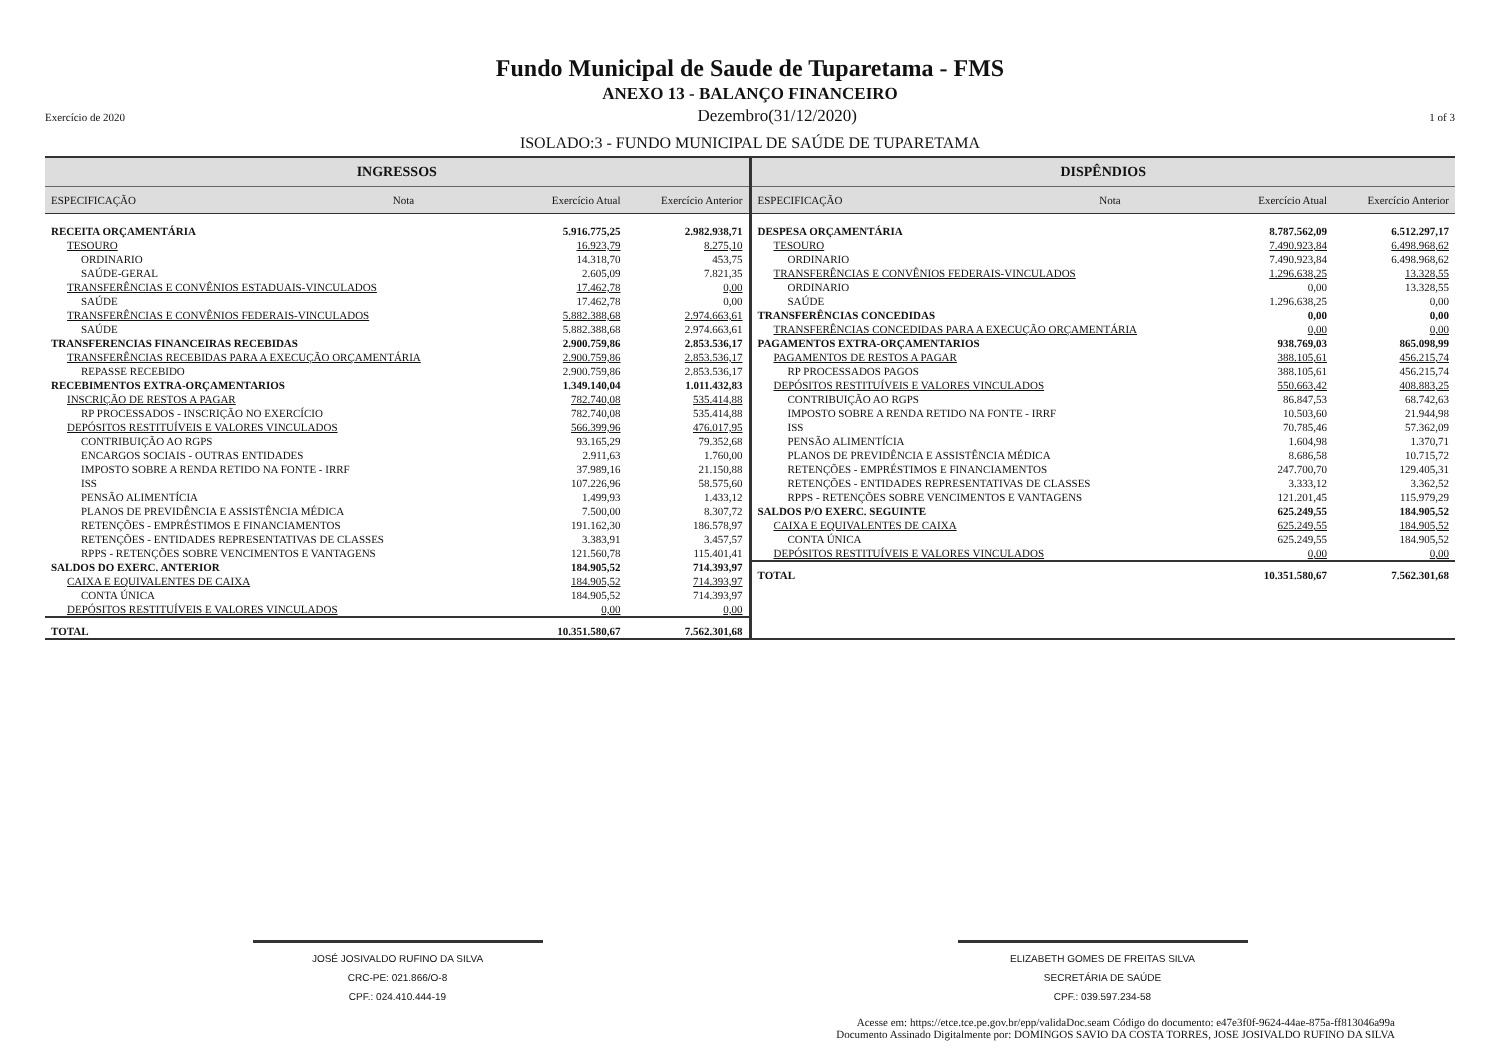Fundo Municipal de Saude de Tuparetama - FMS
ANEXO 13 - BALANÇO FINANCEIRO
Exercício de 2020 Dezembro(31/12/2020) 1 of 3
ISOLADO:3 - FUNDO MUNICIPAL DE SAÚDE DE TUPARETAMA
INGRESSOS
| ESPECIFICAÇÃO | Nota | Exercício Atual | Exercício Anterior |
| RECEITA ORÇAMENTÁRIA | | 5.916.775,25 | 2.982.938,71 |
| TESOURO | | 16.923,79 | 8.275,10 |
| ORDINARIO | | 14.318,70 | 453,75 |
| SAÚDE-GERAL | | 2.605,09 | 7.821,35 |
| TRANSFERÊNCIAS E CONVÊNIOS ESTADUAIS-VINCULADOS | | 17.462,78 | 0,00 |
| SAÚDE | | 17.462,78 | 0,00 |
| TRANSFERÊNCIAS E CONVÊNIOS FEDERAIS-VINCULADOS | | 5.882.388,68 | 2.974.663,61 |
| SAÚDE | | 5.882.388,68 | 2.974.663,61 |
| TRANSFERENCIAS FINANCEIRAS RECEBIDAS | | 2.900.759,86 | 2.853.536,17 |
| TRANSFERÊNCIAS RECEBIDAS PARA A EXECUÇÃO ORÇAMENTÁRIA | | 2.900.759,86 | 2.853.536,17 |
| REPASSE RECEBIDO | | 2.900.759,86 | 2.853.536,17 |
| RECEBIMENTOS EXTRA-ORÇAMENTARIOS | | 1.349.140,04 | 1.011.432,83 |
| INSCRIÇÃO DE RESTOS A PAGAR | | 782.740,08 | 535.414,88 |
| RP PROCESSADOS - INSCRIÇÃO NO EXERCÍCIO | | 782.740,08 | 535.414,88 |
| DEPÓSITOS RESTITUÍVEIS E VALORES VINCULADOS | | 566.399,96 | 476.017,95 |
| CONTRIBUIÇÃO AO RGPS | | 93.165,29 | 79.352,68 |
| ENCARGOS SOCIAIS - OUTRAS ENTIDADES | | 2.911,63 | 1.760,00 |
| IMPOSTO SOBRE A RENDA RETIDO NA FONTE - IRRF | | 37.989,16 | 21.150,88 |
| ISS | | 107.226,96 | 58.575,60 |
| PENSÃO ALIMENTÍCIA | | 1.499,93 | 1.433,12 |
| PLANOS DE PREVIDÊNCIA E ASSISTÊNCIA MÉDICA | | 7.500,00 | 8.307,72 |
| RETENÇÕES - EMPRÉSTIMOS E FINANCIAMENTOS | | 191.162,30 | 186.578,97 |
| RETENÇÕES - ENTIDADES REPRESENTATIVAS DE CLASSES | | 3.383,91 | 3.457,57 |
| RPPS - RETENÇÕES SOBRE VENCIMENTOS E VANTAGENS | | 121.560,78 | 115.401,41 |
| SALDOS DO EXERC. ANTERIOR | | 184.905,52 | 714.393,97 |
| CAIXA E EQUIVALENTES DE CAIXA | | 184.905,52 | 714.393,97 |
| CONTA ÚNICA | | 184.905,52 | 714.393,97 |
| DEPÓSITOS RESTITUÍVEIS E VALORES VINCULADOS | | 0,00 | 0,00 |
| TOTAL | | 10.351.580,67 | 7.562.301,68 |
DISPÊNDIOS
| ESPECIFICAÇÃO | Nota | Exercício Atual | Exercício Anterior |
| DESPESA ORÇAMENTÁRIA | | 8.787.562,09 | 6.512.297,17 |
| TESOURO | | 7.490.923,84 | 6.498.968,62 |
| ORDINARIO | | 7.490.923,84 | 6.498.968,62 |
| TRANSFERÊNCIAS E CONVÊNIOS FEDERAIS-VINCULADOS | | 1.296.638,25 | 13.328,55 |
| ORDINARIO | | 0,00 | 13.328,55 |
| SAÚDE | | 1.296.638,25 | 0,00 |
| TRANSFERÊNCIAS CONCEDIDAS | | 0,00 | 0,00 |
| TRANSFERÊNCIAS CONCEDIDAS PARA A EXECUÇÃO ORÇAMENTÁRIA | | 0,00 | 0,00 |
| PAGAMENTOS EXTRA-ORÇAMENTARIOS | | 938.769,03 | 865.098,99 |
| PAGAMENTOS DE RESTOS A PAGAR | | 388.105,61 | 456.215,74 |
| RP PROCESSADOS PAGOS | | 388.105,61 | 456.215,74 |
| DEPÓSITOS RESTITUÍVEIS E VALORES VINCULADOS | | 550.663,42 | 408.883,25 |
| CONTRIBUIÇÃO AO RGPS | | 86.847,53 | 68.742,63 |
| IMPOSTO SOBRE A RENDA RETIDO NA FONTE - IRRF | | 10.503,60 | 21.944,98 |
| ISS | | 70.785,46 | 57.362,09 |
| PENSÃO ALIMENTÍCIA | | 1.604,98 | 1.370,71 |
| PLANOS DE PREVIDÊNCIA E ASSISTÊNCIA MÉDICA | | 8.686,58 | 10.715,72 |
| RETENÇÕES - EMPRÉSTIMOS E FINANCIAMENTOS | | 247.700,70 | 129.405,31 |
| RETENÇÕES - ENTIDADES REPRESENTATIVAS DE CLASSES | | 3.333,12 | 3.362,52 |
| RPPS - RETENÇÕES SOBRE VENCIMENTOS E VANTAGENS | | 121.201,45 | 115.979,29 |
| SALDOS P/O EXERC. SEGUINTE | | 625.249,55 | 184.905,52 |
| CAIXA E EQUIVALENTES DE CAIXA | | 625.249,55 | 184.905,52 |
| CONTA ÚNICA | | 625.249,55 | 184.905,52 |
| DEPÓSITOS RESTITUÍVEIS E VALORES VINCULADOS | | 0,00 | 0,00 |
| TOTAL | | 10.351.580,67 | 7.562.301,68 |
JOSÉ JOSIVALDO RUFINO DA SILVA
CRC-PE: 021.866/O-8
CPF.: 024.410.444-19
ELIZABETH GOMES DE FREITAS SILVA
SECRETÁRIA DE SAÚDE
CPF.: 039.597.234-58
Acesse em: https://etce.tce.pe.gov.br/epp/validaDoc.seam Código do documento: e47e3f0f-9624-44ae-875a-ff813046a99a
Documento Assinado Digitalmente por: DOMINGOS SAVIO DA COSTA TORRES, JOSE JOSIVALDO RUFINO DA SILVA